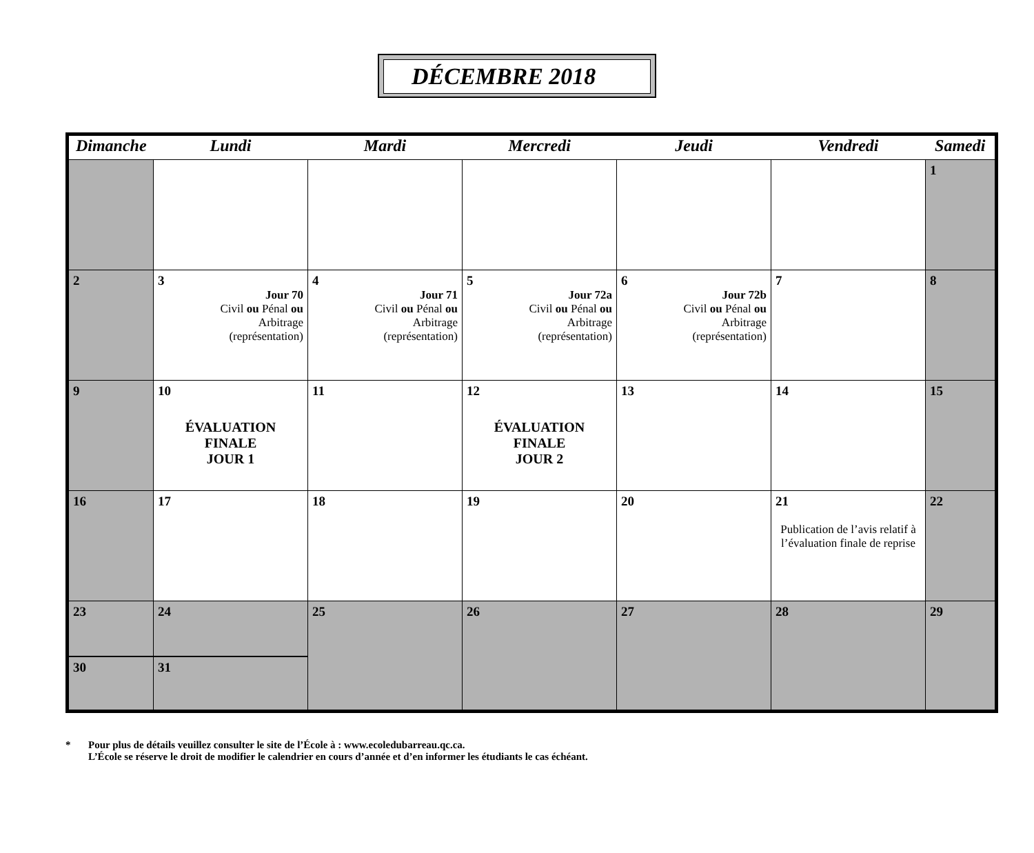DÉCEMBRE 2018
| Dimanche | Lundi | Mardi | Mercredi | Jeudi | Vendredi | Samedi |
| --- | --- | --- | --- | --- | --- | --- |
| | | | | | | 1 |
| 2 | 3 Jour 70 Civil ou Pénal ou Arbitrage (représentation) | 4 Jour 71 Civil ou Pénal ou Arbitrage (représentation) | 5 Jour 72a Civil ou Pénal ou Arbitrage (représentation) | 6 Jour 72b Civil ou Pénal ou Arbitrage (représentation) | 7 | 8 |
| 9 | 10 ÉVALUATION FINALE JOUR 1 | 11 | 12 ÉVALUATION FINALE JOUR 2 | 13 | 14 | 15 |
| 16 | 17 | 18 | 19 | 20 | 21 Publication de l’avis relatif à l’évaluation finale de reprise | 22 |
| 23 | 24 | 25 | 26 | 27 | 28 | 29 |
| 30 | 31 | | | | | |
* Pour plus de détails veuillez consulter le site de l’École à : www.ecoledubarreau.qc.ca.
L’École se réserve le droit de modifier le calendrier en cours d’année et d’en informer les étudiants le cas échéant.